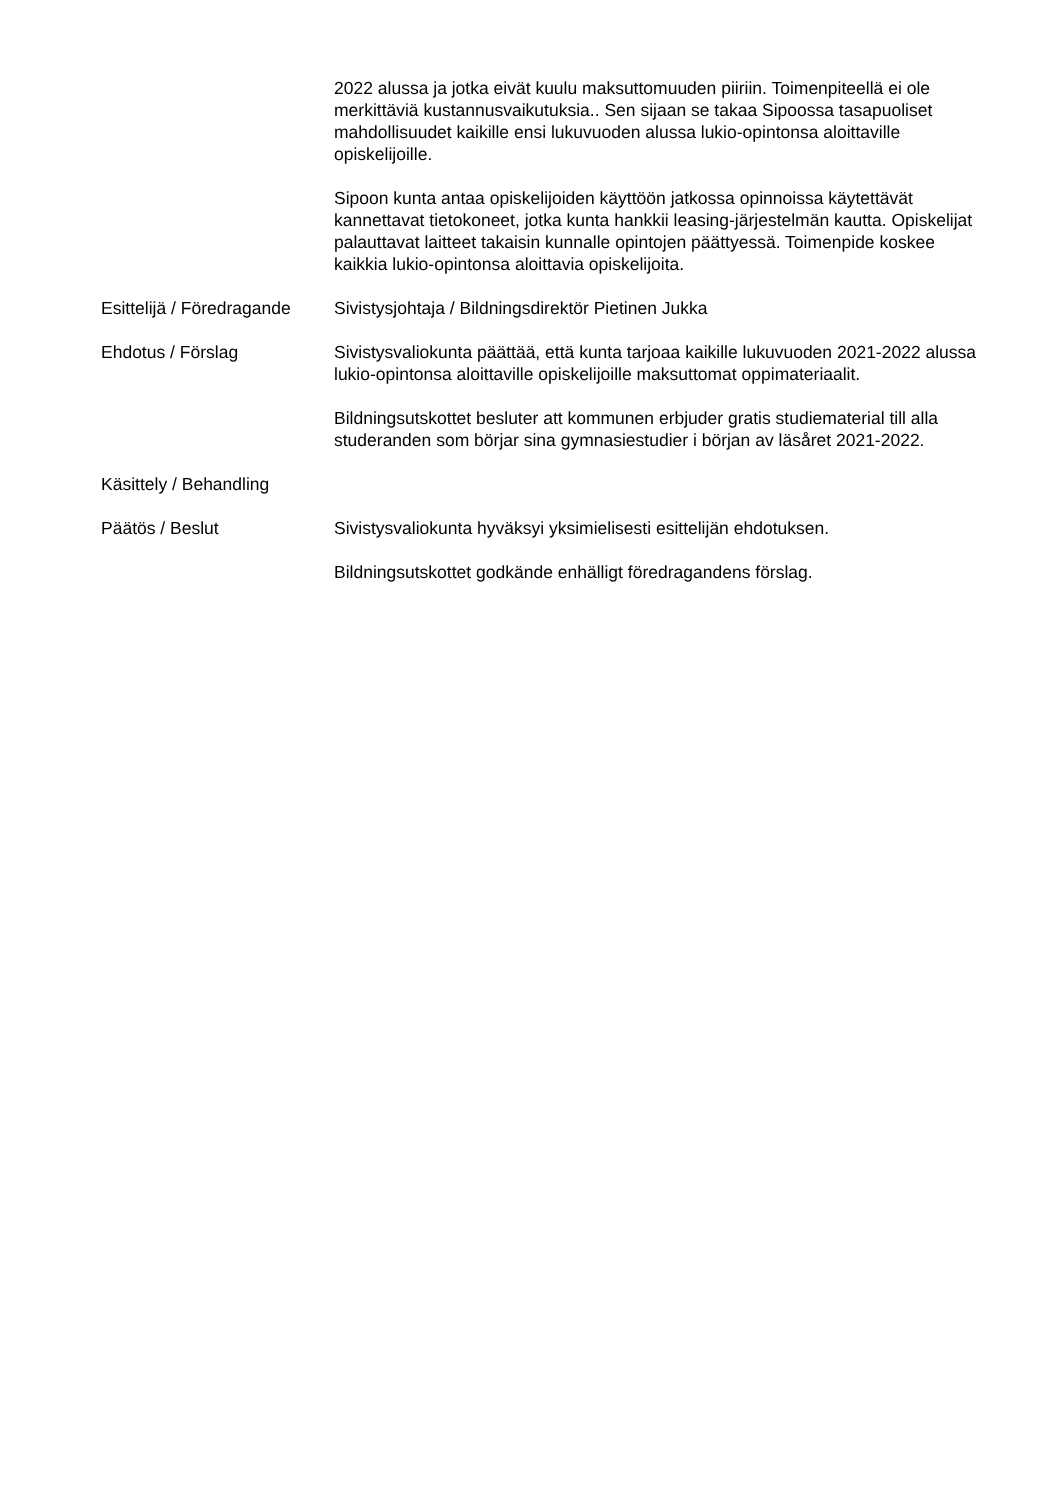2022 alussa ja jotka eivät kuulu maksuttomuuden piiriin. Toimenpiteellä ei ole merkittäviä kustannusvaikutuksia.. Sen sijaan se takaa Sipoossa tasapuoliset mahdollisuudet kaikille ensi lukuvuoden alussa lukio-opintonsa aloittaville opiskelijoille.
Sipoon kunta antaa opiskelijoiden käyttöön jatkossa opinnoissa käytettävät kannettavat tietokoneet, jotka kunta hankkii leasing-järjestelmän kautta. Opiskelijat palauttavat laitteet takaisin kunnalle opintojen päättyessä. Toimenpide koskee kaikkia lukio-opintonsa aloittavia opiskelijoita.
Esittelijä / Föredragande
Sivistysjohtaja / Bildningsdirektör Pietinen Jukka
Ehdotus / Förslag Sivistysvaliokunta päättää, että kunta tarjoaa kaikille lukuvuoden 2021-2022 alussa lukio-opintonsa aloittaville opiskelijoille maksuttomat oppimateriaalit.
Bildningsutskottet besluter att kommunen erbjuder gratis studiematerial till alla studeranden som börjar sina gymnasiestudier i början av läsåret 2021-2022.
Käsittely / Behandling
Päätös / Beslut Sivistysvaliokunta hyväksyi yksimielisesti esittelijän ehdotuksen.
Bildningsutskottet godkände enhälligt föredragandens förslag.